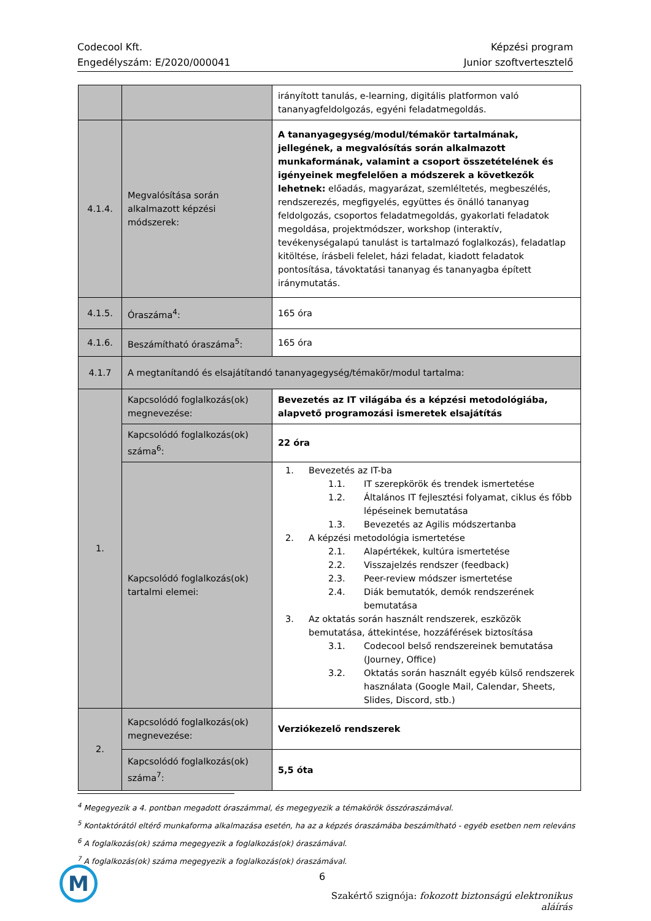Codecool Kft.
Engedélyszám: E/2020/000041
Képzési program
Junior szoftvertesztelő
| | | irányított tanulás, e-learning, digitális platformon való tananyagfeldolgozás, egyéni feladatmegoldás. |
| 4.1.4. | Megvalósítása során alkalmazott képzési módszerek: | A tananyagegység/modul/témakör tartalmának, jellegének, a megvalósítás során alkalmazott munkaformának, valamint a csoport összetételének és igényeinek megfelelően a módszerek a következők lehetnek: előadás, magyarázat, szemléltetés, megbeszélés, rendszerezés, megfigyelés, együttes és önálló tananyag feldolgozás, csoportos feladatmegoldás, gyakorlati feladatok megoldása, projektmódszer, workshop (interaktív, tevékenységalapú tanulást is tartalmazó foglalkozás), feladatlap kitöltése, írásbeli felelet, házi feladat, kiadott feladatok pontosítása, távoktatási tananyag és tananyagba épített iránymutatás. |
| 4.1.5. | Óraszáma<sup>4</sup>: | 165 óra |
| 4.1.6. | Beszámítható óraszáma<sup>5</sup>: | 165 óra |
| 4.1.7 | A megtanítandó és elsajátítandó tananyagegység/témakör/modul tartalma: | |
| 1. | Kapcsolódó foglalkozás(ok) megnevezése: | Bevezetés az IT világába és a képzési metodológiába, alapvető programozási ismeretek elsajátítás |
| | Kapcsolódó foglalkozás(ok) száma<sup>6</sup>: | 22 óra |
| | Kapcsolódó foglalkozás(ok) tartalmi elemei: | 1. Bevezetés az IT-ba 1.1. IT szerepkörök és trendek ismertetése 1.2. Általános IT fejlesztési folyamat, ciklus és főbb lépéseinek bemutatása 1.3. Bevezetés az Agilis módszertanba 2. A képzési metodológia ismertetése 2.1. Alapértékek, kultúra ismertetése 2.2. Visszajelzés rendszer (feedback) 2.3. Peer-review módszer ismertetése 2.4. Diák bemutatók, demók rendszerének bemutatása 3. Az oktatás során használt rendszerek, eszközök bemutatása, áttekintése, hozzáférések biztosítása 3.1. Codecool belső rendszereinek bemutatása (Journey, Office) 3.2. Oktatás során használt egyéb külső rendszerek használata (Google Mail, Calendar, Sheets, Slides, Discord, stb.) |
| 2. | Kapcsolódó foglalkozás(ok) megnevezése: | Verziókezelő rendszerek |
| | Kapcsolódó foglalkozás(ok) száma<sup>7</sup>: | 5,5 óta |
<sup>4</sup> Megegyezik a 4. pontban megadott óraszámmal, és megegyezik a témakörök összóraszámával.
<sup>5</sup> Kontaktórától eltérő munkaforma alkalmazása esetén, ha az a képzés óraszámába beszámítható - egyéb esetben nem releváns
<sup>6</sup> A foglalkozás(ok) száma megegyezik a foglalkozás(ok) óraszámával.
<sup>7</sup> A foglalkozás(ok) száma megegyezik a foglalkozás(ok) óraszámával.
M 6
Szakértő szignója: fokozott biztonságú elektronikus aláírás